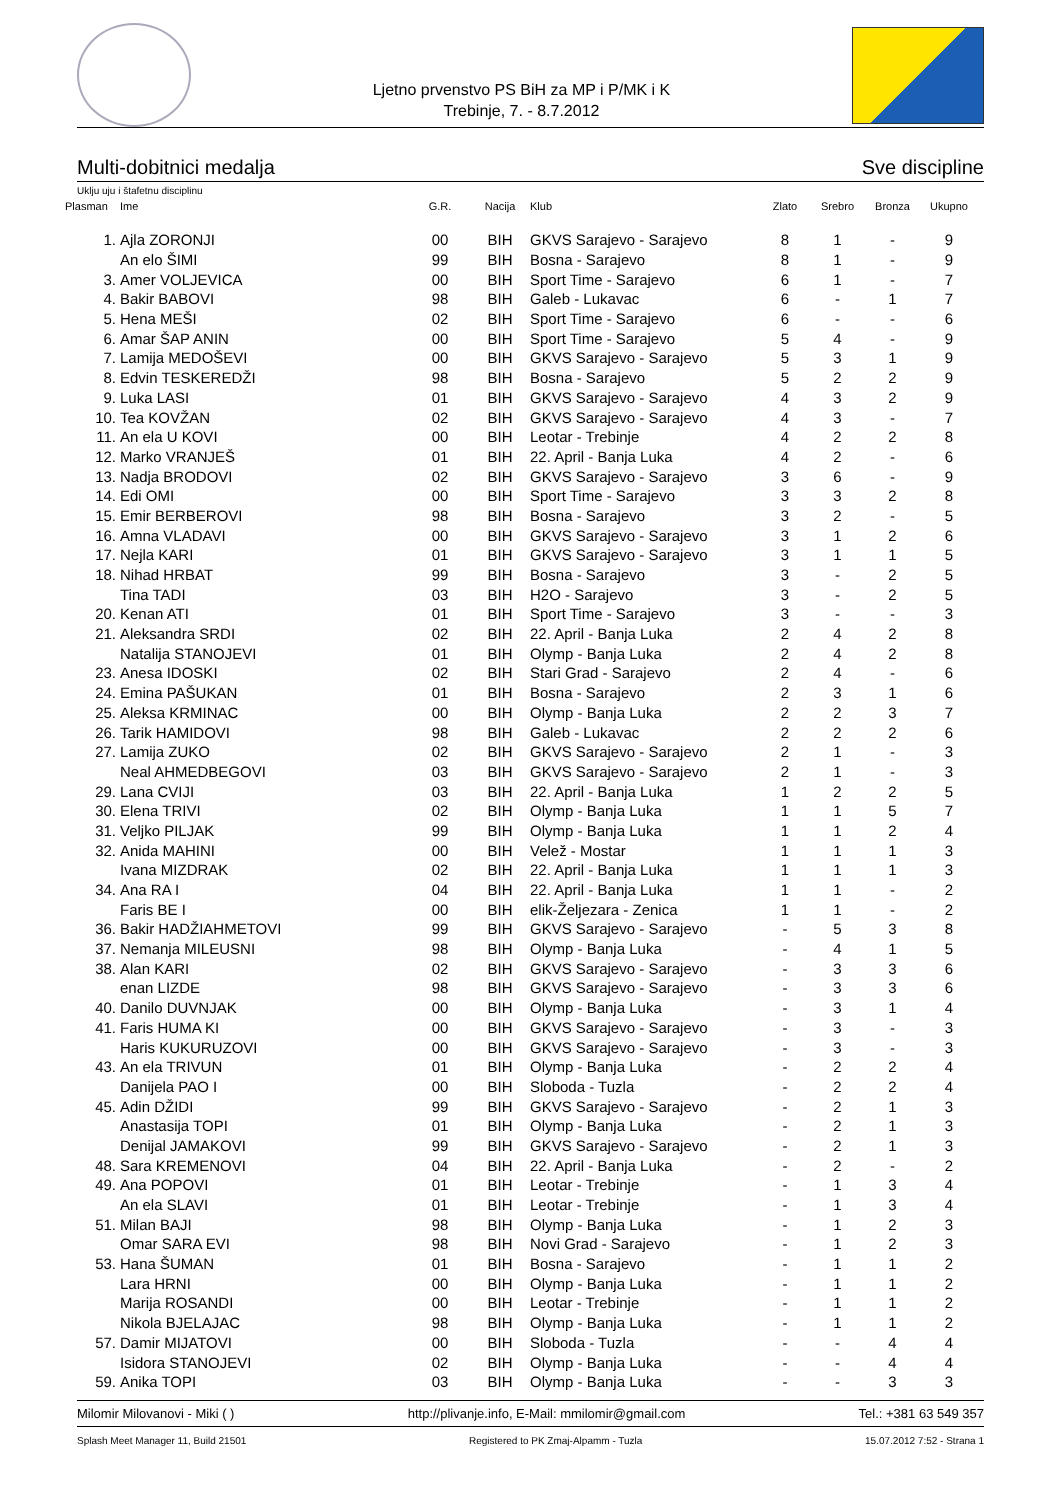Ljetno prvenstvo PS BiH za MP i P/MK i K
Trebinje, 7. - 8.7.2012
Multi-dobitnici medalja Sve discipline
Uklju uju i štafetnu disciplinu
| Plasman | Ime | G.R. | Nacija | Klub | Zlato | Srebro | Bronza | Ukupno |
| --- | --- | --- | --- | --- | --- | --- | --- | --- |
| 1. | Ajla ZORONJI | 00 | BIH | GKVS Sarajevo - Sarajevo | 8 | 1 | - | 9 |
| | An elo ŠIMI | 99 | BIH | Bosna - Sarajevo | 8 | 1 | - | 9 |
| 3. | Amer VOLJEVICA | 00 | BIH | Sport Time - Sarajevo | 6 | 1 | - | 7 |
| 4. | Bakir BABOVI | 98 | BIH | Galeb - Lukavac | 6 | - | 1 | 7 |
| 5. | Hena MEŠI | 02 | BIH | Sport Time - Sarajevo | 6 | - | - | 6 |
| 6. | Amar ŠAP ANIN | 00 | BIH | Sport Time - Sarajevo | 5 | 4 | - | 9 |
| 7. | Lamija MEDOŠEVI | 00 | BIH | GKVS Sarajevo - Sarajevo | 5 | 3 | 1 | 9 |
| 8. | Edvin TESKEREDŽI | 98 | BIH | Bosna - Sarajevo | 5 | 2 | 2 | 9 |
| 9. | Luka LASI | 01 | BIH | GKVS Sarajevo - Sarajevo | 4 | 3 | 2 | 9 |
| 10. | Tea KOVŽAN | 02 | BIH | GKVS Sarajevo - Sarajevo | 4 | 3 | - | 7 |
| 11. | An ela U KOVI | 00 | BIH | Leotar - Trebinje | 4 | 2 | 2 | 8 |
| 12. | Marko VRANJEŠ | 01 | BIH | 22. April - Banja Luka | 4 | 2 | - | 6 |
| 13. | Nadja BRODOVI | 02 | BIH | GKVS Sarajevo - Sarajevo | 3 | 6 | - | 9 |
| 14. | Edi OMI | 00 | BIH | Sport Time - Sarajevo | 3 | 3 | 2 | 8 |
| 15. | Emir BERBEROVI | 98 | BIH | Bosna - Sarajevo | 3 | 2 | - | 5 |
| 16. | Amna VLADAVI | 00 | BIH | GKVS Sarajevo - Sarajevo | 3 | 1 | 2 | 6 |
| 17. | Nejla KARI | 01 | BIH | GKVS Sarajevo - Sarajevo | 3 | 1 | 1 | 5 |
| 18. | Nihad HRBAT | 99 | BIH | Bosna - Sarajevo | 3 | - | 2 | 5 |
| | Tina TADI | 03 | BIH | H2O - Sarajevo | 3 | - | 2 | 5 |
| 20. | Kenan ATI | 01 | BIH | Sport Time - Sarajevo | 3 | - | - | 3 |
| 21. | Aleksandra SRDI | 02 | BIH | 22. April - Banja Luka | 2 | 4 | 2 | 8 |
| | Natalija STANOJEVI | 01 | BIH | Olymp - Banja Luka | 2 | 4 | 2 | 8 |
| 23. | Anesa IDOSKI | 02 | BIH | Stari Grad - Sarajevo | 2 | 4 | - | 6 |
| 24. | Emina PAŠUKAN | 01 | BIH | Bosna - Sarajevo | 2 | 3 | 1 | 6 |
| 25. | Aleksa KRMINAC | 00 | BIH | Olymp - Banja Luka | 2 | 2 | 3 | 7 |
| 26. | Tarik HAMIDOVI | 98 | BIH | Galeb - Lukavac | 2 | 2 | 2 | 6 |
| 27. | Lamija ZUKO | 02 | BIH | GKVS Sarajevo - Sarajevo | 2 | 1 | - | 3 |
| | Neal AHMEDBEGOVI | 03 | BIH | GKVS Sarajevo - Sarajevo | 2 | 1 | - | 3 |
| 29. | Lana CVIJI | 03 | BIH | 22. April - Banja Luka | 1 | 2 | 2 | 5 |
| 30. | Elena TRIVI | 02 | BIH | Olymp - Banja Luka | 1 | 1 | 5 | 7 |
| 31. | Veljko PILJAK | 99 | BIH | Olymp - Banja Luka | 1 | 1 | 2 | 4 |
| 32. | Anida MAHINI | 00 | BIH | Velež - Mostar | 1 | 1 | 1 | 3 |
| | Ivana MIZDRAK | 02 | BIH | 22. April - Banja Luka | 1 | 1 | 1 | 3 |
| 34. | Ana RA I | 04 | BIH | 22. April - Banja Luka | 1 | 1 | - | 2 |
| | Faris BE I | 00 | BIH | elik-Željezara - Zenica | 1 | 1 | - | 2 |
| 36. | Bakir HADŽIAHMETOVI | 99 | BIH | GKVS Sarajevo - Sarajevo | - | 5 | 3 | 8 |
| 37. | Nemanja MILEUSNI | 98 | BIH | Olymp - Banja Luka | - | 4 | 1 | 5 |
| 38. | Alan KARI | 02 | BIH | GKVS Sarajevo - Sarajevo | - | 3 | 3 | 6 |
| | enan LIZDE | 98 | BIH | GKVS Sarajevo - Sarajevo | - | 3 | 3 | 6 |
| 40. | Danilo DUVNJAK | 00 | BIH | Olymp - Banja Luka | - | 3 | 1 | 4 |
| 41. | Faris HUMA KI | 00 | BIH | GKVS Sarajevo - Sarajevo | - | 3 | - | 3 |
| | Haris KUKURUZOVI | 00 | BIH | GKVS Sarajevo - Sarajevo | - | 3 | - | 3 |
| 43. | An ela TRIVUN | 01 | BIH | Olymp - Banja Luka | - | 2 | 2 | 4 |
| | Danijela PAO I | 00 | BIH | Sloboda - Tuzla | - | 2 | 2 | 4 |
| 45. | Adin DŽIDI | 99 | BIH | GKVS Sarajevo - Sarajevo | - | 2 | 1 | 3 |
| | Anastasija TOPI | 01 | BIH | Olymp - Banja Luka | - | 2 | 1 | 3 |
| | Denijal JAMAKOVI | 99 | BIH | GKVS Sarajevo - Sarajevo | - | 2 | 1 | 3 |
| 48. | Sara KREMENOVI | 04 | BIH | 22. April - Banja Luka | - | 2 | - | 2 |
| 49. | Ana POPOVI | 01 | BIH | Leotar - Trebinje | - | 1 | 3 | 4 |
| | An ela SLAVI | 01 | BIH | Leotar - Trebinje | - | 1 | 3 | 4 |
| 51. | Milan BAJI | 98 | BIH | Olymp - Banja Luka | - | 1 | 2 | 3 |
| | Omar SARA EVI | 98 | BIH | Novi Grad - Sarajevo | - | 1 | 2 | 3 |
| 53. | Hana ŠUMAN | 01 | BIH | Bosna - Sarajevo | - | 1 | 1 | 2 |
| | Lara HRNI | 00 | BIH | Olymp - Banja Luka | - | 1 | 1 | 2 |
| | Marija ROSANDI | 00 | BIH | Leotar - Trebinje | - | 1 | 1 | 2 |
| | Nikola BJELAJAC | 98 | BIH | Olymp - Banja Luka | - | 1 | 1 | 2 |
| 57. | Damir MIJATOVI | 00 | BIH | Sloboda - Tuzla | - | - | 4 | 4 |
| | Isidora STANOJEVI | 02 | BIH | Olymp - Banja Luka | - | - | 4 | 4 |
| 59. | Anika TOPI | 03 | BIH | Olymp - Banja Luka | - | - | 3 | 3 |
Milomir Milovanovi - Miki ( ) http://plivanje.info, E-Mail: mmilomir@gmail.com Tel.: +381 63 549 357
Splash Meet Manager 11, Build 21501 Registered to PK Zmaj-Alpamm - Tuzla 15.07.2012 7:52 - Strana 1